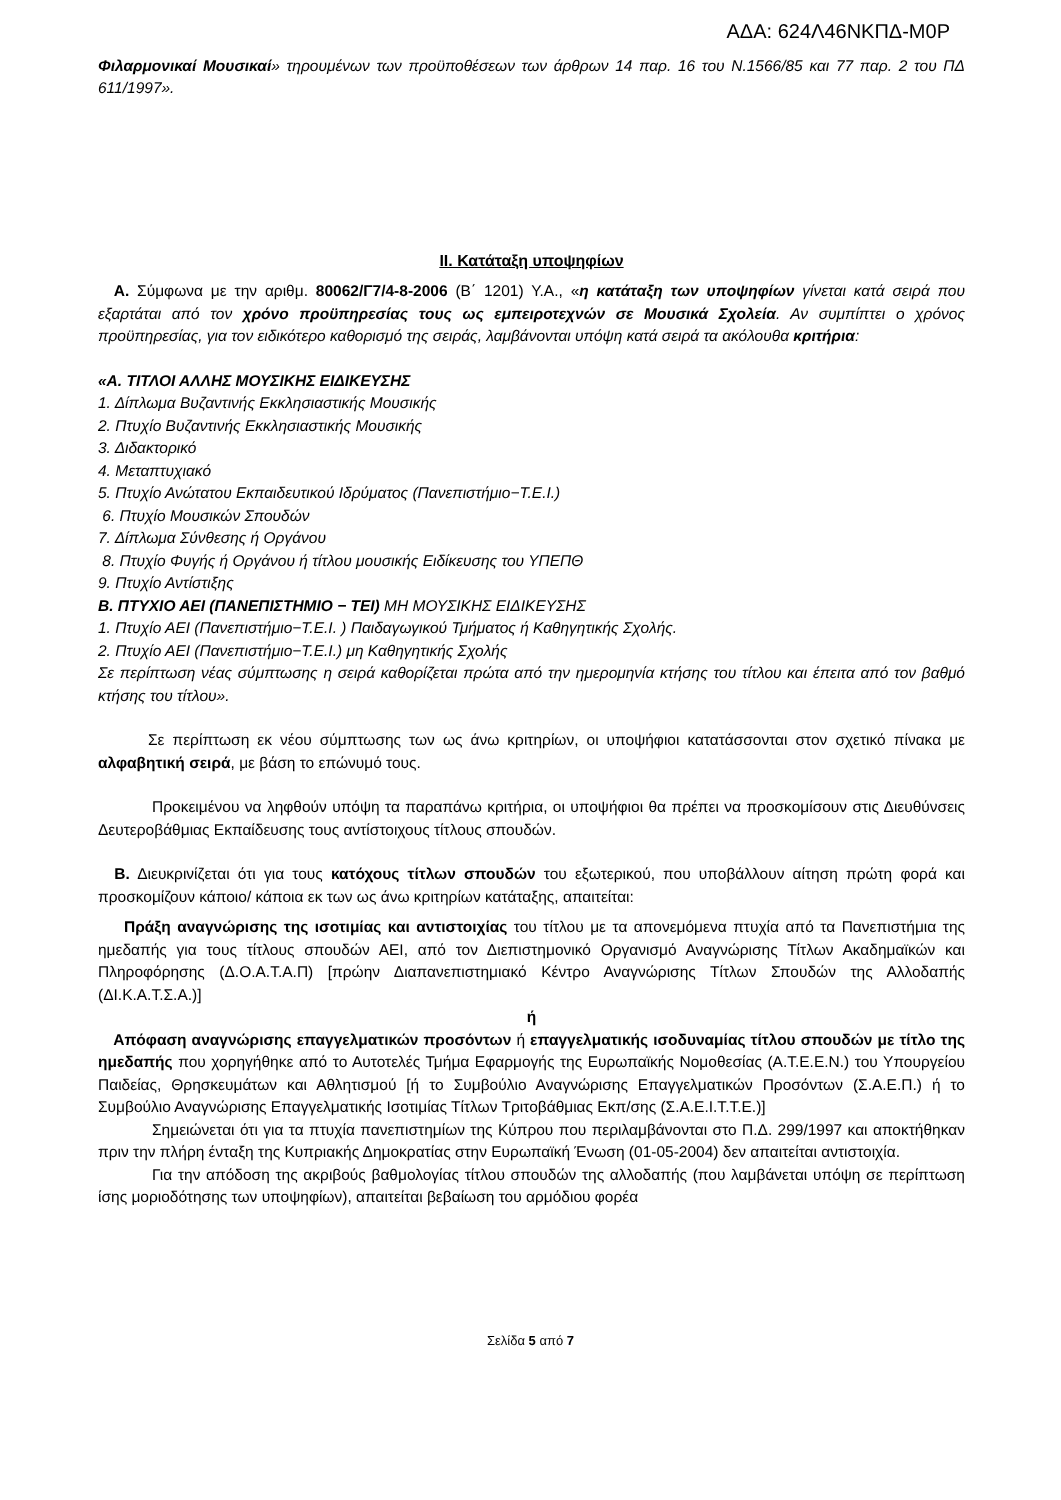ΑΔΑ: 624Λ46ΝΚΠΔ-Μ0Ρ
Φιλαρμονικαί Μουσικαί» τηρουμένων των προϋποθέσεων των άρθρων 14 παρ. 16 του Ν.1566/85 και 77 παρ. 2 του ΠΔ 611/1997».
ΙΙ. Κατάταξη υποψηφίων
Α. Σύμφωνα με την αριθμ. 80062/Γ7/4-8-2006 (Β΄ 1201) Υ.Α., «η κατάταξη των υποψηφίων γίνεται κατά σειρά που εξαρτάται από τον χρόνο προϋπηρεσίας τους ως εμπειροτεχνών σε Μουσικά Σχολεία. Αν συμπίπτει ο χρόνος προϋπηρεσίας, για τον ειδικότερο καθορισμό της σειράς, λαμβάνονται υπόψη κατά σειρά τα ακόλουθα κριτήρια:
«Α. ΤΙΤΛΟΙ ΑΛΛΗΣ ΜΟΥΣΙΚΗΣ ΕΙΔΙΚΕΥΣΗΣ
1. Δίπλωμα Βυζαντινής Εκκλησιαστικής Μουσικής
2. Πτυχίο Βυζαντινής Εκκλησιαστικής Μουσικής
3. Διδακτορικό
4. Μεταπτυχιακό
5. Πτυχίο Ανώτατου Εκπαιδευτικού Ιδρύματος (Πανεπιστήμιο−Τ.Ε.Ι.)
6. Πτυχίο Μουσικών Σπουδών
7. Δίπλωμα Σύνθεσης ή Οργάνου
8. Πτυχίο Φυγής ή Οργάνου ή τίτλου μουσικής Ειδίκευσης του ΥΠΕΠΘ
9. Πτυχίο Αντίστιξης
Β. ΠΤΥΧΙΟ ΑΕΙ (ΠΑΝΕΠΙΣΤΗΜΙΟ − ΤΕΙ) ΜΗ ΜΟΥΣΙΚΗΣ ΕΙΔΙΚΕΥΣΗΣ
1. Πτυχίο ΑΕΙ (Πανεπιστήμιο−Τ.Ε.Ι. ) Παιδαγωγικού Τμήματος ή Καθηγητικής Σχολής.
2. Πτυχίο ΑΕΙ (Πανεπιστήμιο−Τ.Ε.Ι.) μη Καθηγητικής Σχολής
Σε περίπτωση νέας σύμπτωσης η σειρά καθορίζεται πρώτα από την ημερομηνία κτήσης του τίτλου και έπειτα από τον βαθμό κτήσης του τίτλου».
Σε περίπτωση εκ νέου σύμπτωσης των ως άνω κριτηρίων, οι υποψήφιοι κατατάσσονται στον σχετικό πίνακα με αλφαβητική σειρά, με βάση το επώνυμό τους.
Προκειμένου να ληφθούν υπόψη τα παραπάνω κριτήρια, οι υποψήφιοι θα πρέπει να προσκομίσουν στις Διευθύνσεις Δευτεροβάθμιας Εκπαίδευσης τους αντίστοιχους τίτλους σπουδών.
Β. Διευκρινίζεται ότι για τους κατόχους τίτλων σπουδών του εξωτερικού, που υποβάλλουν αίτηση πρώτη φορά και προσκομίζουν κάποιο/ κάποια εκ των ως άνω κριτηρίων κατάταξης, απαιτείται:
Πράξη αναγνώρισης της ισοτιμίας και αντιστοιχίας του τίτλου με τα απονεμόμενα πτυχία από τα Πανεπιστήμια της ημεδαπής για τους τίτλους σπουδών ΑΕΙ, από τον Διεπιστημονικό Οργανισμό Αναγνώρισης Τίτλων Ακαδημαϊκών και Πληροφόρησης (Δ.Ο.Α.Τ.Α.Π) [πρώην Διαπανεπιστημιακό Κέντρο Αναγνώρισης Τίτλων Σπουδών της Αλλοδαπής (ΔΙ.Κ.Α.Τ.Σ.Α.)]
ή
Απόφαση αναγνώρισης επαγγελματικών προσόντων ή επαγγελματικής ισοδυναμίας τίτλου σπουδών με τίτλο της ημεδαπής που χορηγήθηκε από το Αυτοτελές Τμήμα Εφαρμογής της Ευρωπαϊκής Νομοθεσίας (Α.Τ.Ε.Ε.Ν.) του Υπουργείου Παιδείας, Θρησκευμάτων και Αθλητισμού [ή το Συμβούλιο Αναγνώρισης Επαγγελματικών Προσόντων (Σ.Α.Ε.Π.) ή το Συμβούλιο Αναγνώρισης Επαγγελματικής Ισοτιμίας Τίτλων Τριτοβάθμιας Εκπ/σης (Σ.Α.Ε.Ι.Τ.Τ.Ε.)]
Σημειώνεται ότι για τα πτυχία πανεπιστημίων της Κύπρου που περιλαμβάνονται στο Π.Δ. 299/1997 και αποκτήθηκαν πριν την πλήρη ένταξη της Κυπριακής Δημοκρατίας στην Ευρωπαϊκή Ένωση (01-05-2004) δεν απαιτείται αντιστοιχία.
Για την απόδοση της ακριβούς βαθμολογίας τίτλου σπουδών της αλλοδαπής (που λαμβάνεται υπόψη σε περίπτωση ίσης μοριοδότησης των υποψηφίων), απαιτείται βεβαίωση του αρμόδιου φορέα
Σελίδα 5 από 7